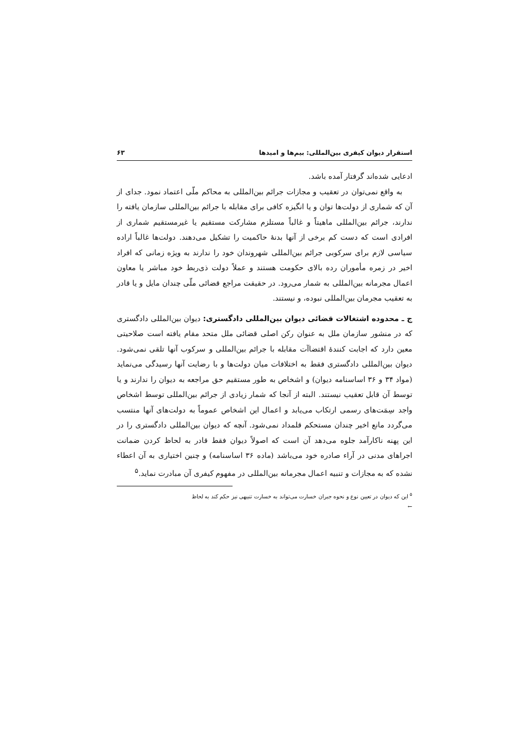استقرار دیوان کیفری بین‌المللی: بیم‌ها و امیدها ۶۳
ادعایی شده‌اند گرفتار آمده باشد.
به واقع نمی‌توان در تعقیب و مجازات جرائم بین‌المللی به محاکم ملّی اعتماد نمود. جدای از آن که شماری از دولت‌ها توان و یا انگیزه کافی برای مقابله با جرائم بین‌المللی سازمان یافته را ندارند، جرائم بین‌المللی ماهیتاً و غالباً مستلزم مشارکت مستقیم یا غیرمستقیم شماری از افرادی است که دست کم برخی از آنها بدنهٔ حاکمیت را تشکیل می‌دهند. دولت‌ها غالباً اراده سیاسی لازم برای سرکوبی جرائم بین‌المللی شهروندان خود را ندارند به ویژه زمانی که افراد اخیر در زمره مأموران رده بالای حکومت هستند و عملاً دولت ذی‌ربط خود مباشر یا معاون اعمال مجرمانه بین‌المللی به شمار می‌رود. در حقیقت مراجع قضائی ملّی چندان مایل و یا قادر به تعقیب مجرمان بین‌المللی نبوده، و نیستند.
ج ـ محدوده اشتغالات قضائی دیوان بین‌المللی دادگستری: دیوان بین‌المللی دادگستری که در منشور سازمان ملل به عنوان رکن اصلی قضائی ملل متحد مقام یافته است صلاحیتی معین دارد که اجابت کنندهٔ اقتضاآت مقابله با جرائم بین‌المللی و سرکوب آنها تلقی نمی‌شود. دیوان بین‌المللی دادگستری فقط به اختلافات میان دولت‌ها و با رضایت آنها رسیدگی می‌نماید (مواد ۳۴ و ۳۶ اساسنامه دیوان) و اشخاص به طور مستقیم حق مراجعه به دیوان را ندارند و یا توسط آن قابل تعقیب نیستند. البته از آنجا که شمار زیادی از جرائم بین‌المللی توسط اشخاص واجد سِمَت‌های رسمی ارتکاب می‌یابد و اعمال این اشخاص عموماً به دولت‌های آنها منتسب می‌گردد مانع اخیر چندان مستحکم قلمداد نمی‌شود. آنچه که دیوان بین‌المللی دادگستری را در این پهنه ناکارآمد جلوه می‌دهد آن است که اصولاً دیوان فقط قادر به لحاظ کردن ضمانت اجراهای مدنی در آراء صادره خود می‌باشد (ماده ۳۶ اساسنامه) و چنین اختیاری به آن اعطاء نشده که به مجازات و تنبیه اعمال مجرمانه بین‌المللی در مفهوم کیفری آن مبادرت نماید.<sup>۵</sup>
<sup>۵</sup> این که دیوان در تعیین نوع و نحوه جبران خسارت می‌تواند به خسارت تنبیهی نیز حکم کند به لحاظ
←